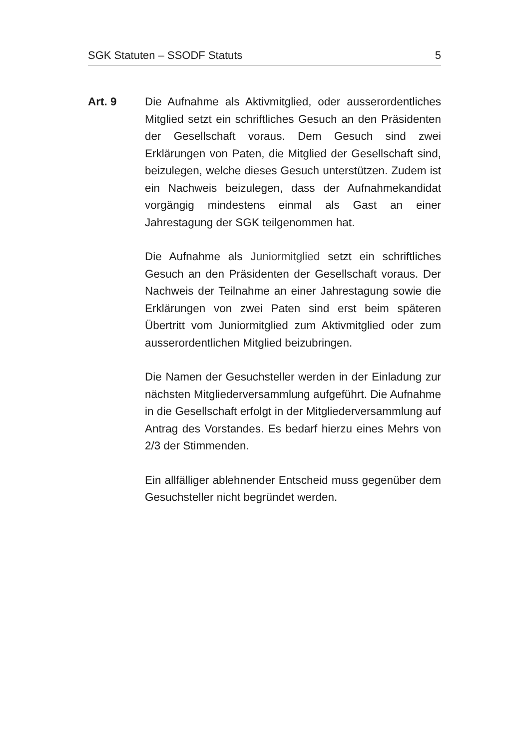SGK Statuten – SSODF Statuts 5
Art. 9 Die Aufnahme als Aktivmitglied, oder ausserordentliches Mitglied setzt ein schriftliches Gesuch an den Präsidenten der Gesellschaft voraus. Dem Gesuch sind zwei Erklärungen von Paten, die Mitglied der Gesellschaft sind, beizulegen, welche dieses Gesuch unterstützen. Zudem ist ein Nachweis beizulegen, dass der Aufnahmekandidat vorgängig mindestens einmal als Gast an einer Jahrestagung der SGK teilgenommen hat.
Die Aufnahme als Juniormitglied setzt ein schriftliches Gesuch an den Präsidenten der Gesellschaft voraus. Der Nachweis der Teilnahme an einer Jahrestagung sowie die Erklärungen von zwei Paten sind erst beim späteren Übertritt vom Juniormitglied zum Aktivmitglied oder zum ausserordentlichen Mitglied beizubringen.
Die Namen der Gesuchsteller werden in der Einladung zur nächsten Mitgliederversammlung aufgeführt. Die Aufnahme in die Gesellschaft erfolgt in der Mitgliederversammlung auf Antrag des Vorstandes. Es bedarf hierzu eines Mehrs von 2/3 der Stimmenden.
Ein allfälliger ablehnender Entscheid muss gegenüber dem Gesuchsteller nicht begründet werden.